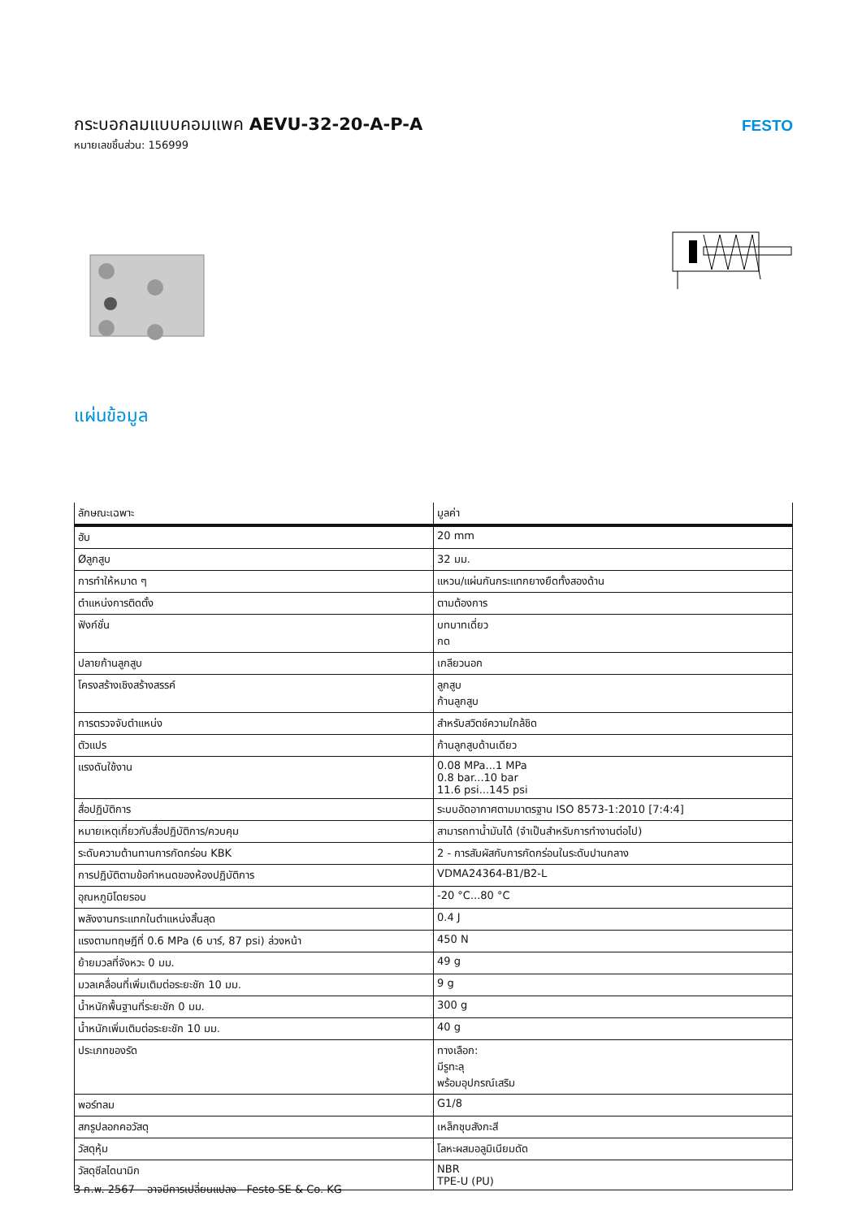กระบอกลมแบบคอมแพค AEVU-32-20-A-P-A
หมายเลขชิ้นส่วน: 156999
FESTO
แผ่นข้อมูล
| ลักษณะเฉพาะ | มูลค่า |
| --- | --- |
| ฮับ | 20 mm |
| Øลูกสูบ | 32 มม. |
| การทำให้หมาด ๆ | แหวน/แผ่นกันกระแทกยางยืดทั้งสองด้าน |
| ตำแหน่งการติดตั้ง | ตามต้องการ |
| ฟังก์ชั่น | บทบาทเดี่ยว กด |
| ปลายก้านลูกสูบ | เกลียวนอก |
| โครงสร้างเชิงสร้างสรรค์ | ลูกสูบ ก้านลูกสูบ |
| การตรวจจับตำแหน่ง | สำหรับสวิตช์ความใกล้ชิด |
| ตัวแปร | ก้านลูกสูบด้านเดียว |
| แรงดันใช้งาน | 0.08 MPa...1 MPa 0.8 bar...10 bar 11.6 psi...145 psi |
| สื่อปฏิบัติการ | ระบบอัดอากาศตามมาตรฐาน ISO 8573-1:2010 [7:4:4] |
| หมายเหตุเกี่ยวกับสื่อปฏิบัติการ/ควบคุม | สามารถทาน้ำมันได้ (จำเป็นสำหรับการทำงานต่อไป) |
| ระดับความต้านทานการกัดกร่อน KBK | 2 - การสัมผัสกับการกัดกร่อนในระดับปานกลาง |
| การปฏิบัติตามข้อกำหนดของห้องปฏิบัติการ | VDMA24364-B1/B2-L |
| อุณหภูมิโดยรอบ | -20 °C...80 °C |
| พลังงานกระแทกในตำแหน่งสิ้นสุด | 0.4 J |
| แรงตามทฤษฎีที่ 0.6 MPa (6 บาร์, 87 psi) ล่วงหน้า | 450 N |
| ย้ายมวลที่จังหวะ 0 มม. | 49 g |
| มวลเคลื่อนที่เพิ่มเติมต่อระยะชัก 10 มม. | 9 g |
| น้ำหนักพื้นฐานที่ระยะชัก 0 มม. | 300 g |
| น้ำหนักเพิ่มเติมต่อระยะชัก 10 มม. | 40 g |
| ประเภทของรัด | ทางเลือก: มีรูทะลุ พร้อมอุปกรณ์เสริม |
| พอร์ทลม | G1/8 |
| สกรูปลอกคอวัสดุ | เหล็กชุบสังกะสี |
| วัสดุหุ้ม | โลหะผสมอลูมิเนียมดัด |
| วัสดุซีลไดนามิก | NBR TPE-U (PU) |
3 ก.พ. 2567 – อาจมีการเปลี่ยนแปลง - Festo SE & Co. KG